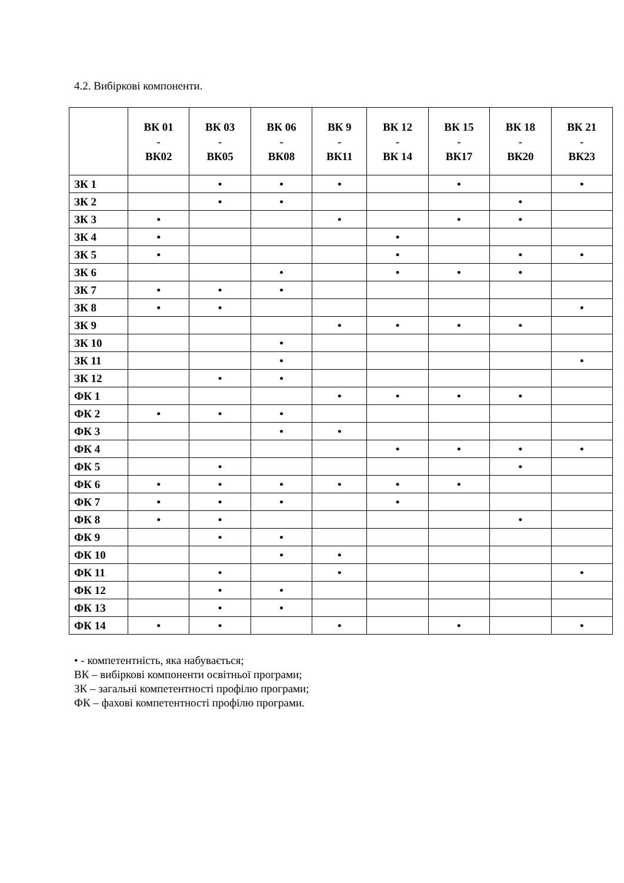4.2. Вибіркові компоненти.
| | ВК 01 - ВК02 | ВК 03 - ВК05 | ВК 06 - ВК08 | ВК 9 - ВК11 | ВК 12 - ВК 14 | ВК 15 - ВК17 | ВК 18 - ВК20 | ВК 21 - ВК23 |
| --- | --- | --- | --- | --- | --- | --- | --- | --- |
| ЗК 1 | | • | • | • | | • | | • |
| ЗК 2 | | • | • | | | | • | |
| ЗК 3 | • | | | • | | • | • | |
| ЗК 4 | • | | | | • | | | |
| ЗК 5 | • | | | | • | | • | • |
| ЗК 6 | | | • | | • | • | • | |
| ЗК 7 | • | • | • | | | | | |
| ЗК 8 | • | • | | | | | | • |
| ЗК 9 | | | | • | • | • | • | |
| ЗК 10 | | | • | | | | | |
| ЗК 11 | | | • | | | | | • |
| ЗК 12 | | • | • | | | | | |
| ФК 1 | | | | • | • | • | • | |
| ФК 2 | • | • | • | | | | | |
| ФК 3 | | | • | • | | | | |
| ФК 4 | | | | | • | • | • | • |
| ФК 5 | | • | | | | | • | |
| ФК 6 | • | • | • | • | • | • | | |
| ФК 7 | • | • | • | | • | | | |
| ФК 8 | • | • | | | | | • | |
| ФК 9 | | • | • | | | | | |
| ФК 10 | | | • | • | | | | |
| ФК 11 | | • | | • | | | | • |
| ФК 12 | | • | • | | | | | |
| ФК 13 | | • | • | | | | | |
| ФК 14 | • | • | | • | | • | | • |
• - компетентність, яка набувається;
ВК – вибіркові компоненти освітньої програми;
ЗК – загальні компетентності профілю програми;
ФК – фахові компетентності профілю програми.